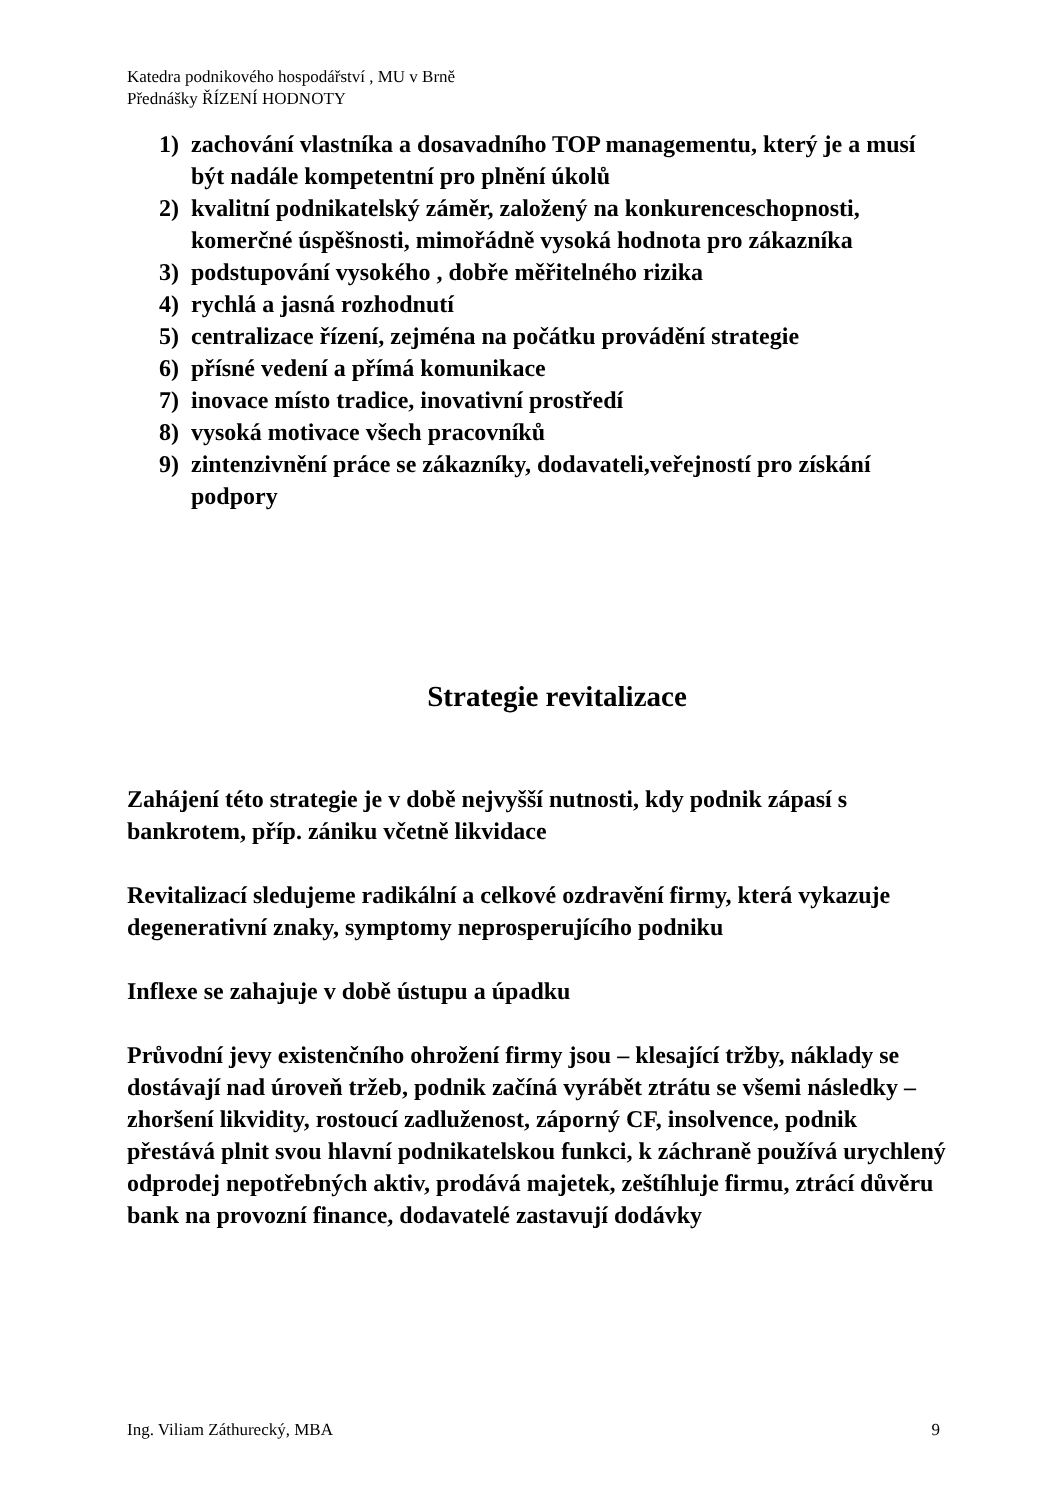Katedra podnikového hospodářství , MU v Brně
Přednášky ŘÍZENÍ HODNOTY
1) zachování vlastníka a dosavadního TOP managementu, který je a musí být nadále kompetentní pro plnění úkolů
2) kvalitní podnikatelský záměr, založený na konkurenceschopnosti, komerčné úspěšnosti, mimořádně vysoká hodnota pro zákazníka
3) podstupování vysokého , dobře měřitelného rizika
4) rychlá a jasná rozhodnutí
5) centralizace řízení, zejména na počátku provádění strategie
6) přísné vedení a přímá komunikace
7) inovace místo tradice, inovativní prostředí
8) vysoká motivace všech pracovníků
9) zintenzivnění práce se zákazníky, dodavateli,veřejností pro získání podpory
Strategie revitalizace
Zahájení této strategie je v době nejvyšší nutnosti, kdy podnik zápasí s bankrotem, příp. zániku včetně likvidace
Revitalizací sledujeme radikální a celkové ozdravění firmy, která vykazuje degenerativní znaky, symptomy neprosperujícího podniku
Inflexe se zahajuje v době ústupu a úpadku
Průvodní jevy existenčního ohrožení firmy jsou – klesající tržby, náklady se dostávají nad úroveň tržeb, podnik začíná vyrábět ztrátu se všemi následky – zhoršení likvidity, rostoucí zadluženost, záporný CF, insolvence, podnik přestává plnit svou hlavní podnikatelskou funkci, k záchraně používá urychlený odprodej nepotřebných aktiv, prodává majetek, zeštíhluje firmu, ztrácí důvěru bank na provozní finance, dodavatelé zastavují dodávky
Ing. Viliam Záthurecký, MBA 9